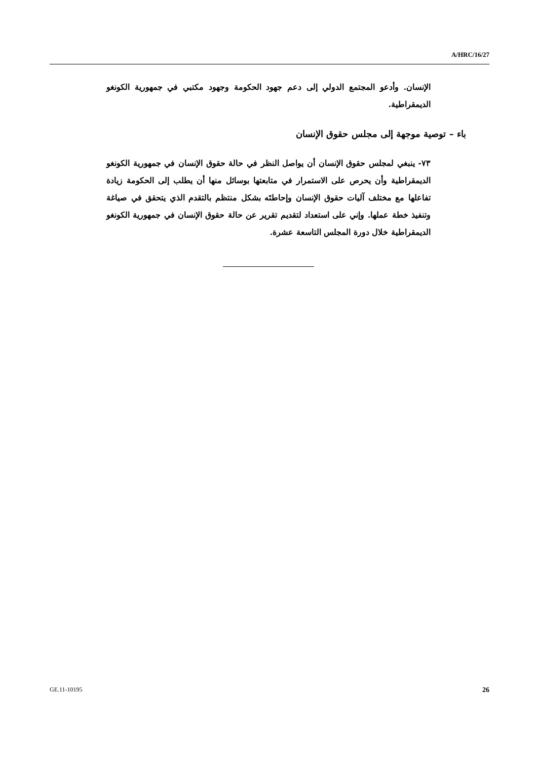A/HRC/16/27
الإنسان. وأدعو المجتمع الدولي إلى دعم جهود الحكومة وجهود مكتبي في جمهورية الكونغو الديمقراطية.
باء – توصية موجهة إلى مجلس حقوق الإنسان
٧٣- ينبغي لمجلس حقوق الإنسان أن يواصل النظر في حالة حقوق الإنسان في جمهورية الكونغو الديمقراطية وأن يحرص على الاستمرار في متابعتها بوسائل منها أن يطلب إلى الحكومة زيادة تفاعلها مع مختلف آليات حقوق الإنسان وإحاطتَه بشكل منتظم بالتقدم الذي يتحقق في صياغة وتنفيذ خطة عملها. وإني على استعداد لتقديم تقرير عن حالة حقوق الإنسان في جمهورية الكونغو الديمقراطية خلال دورة المجلس التاسعة عشرة.
GE.11-10195 26